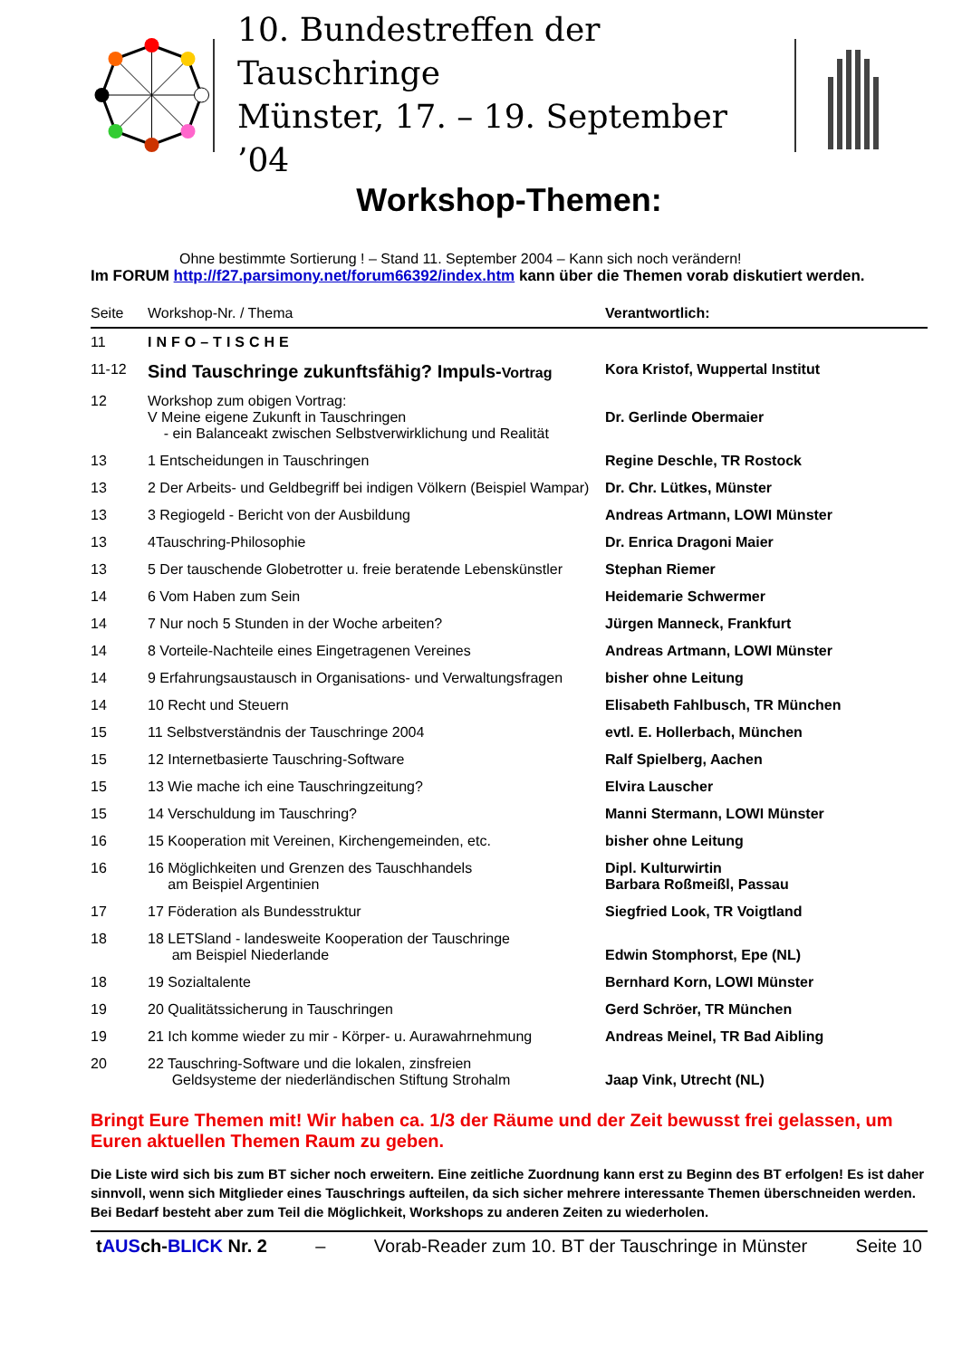10. Bundestreffen der Tauschringe
Münster, 17. – 19. September ’04
Workshop-Themen:
Ohne bestimmte Sortierung ! – Stand 11. September 2004 – Kann sich noch verändern!
Im FORUM http://f27.parsimony.net/forum66392/index.htm kann über die Themen vorab diskutiert werden.
| Seite | Workshop-Nr. / Thema | Verantwortlich: |
| --- | --- | --- |
| 11 | INFO–TISCHE | |
| 11-12 | Sind Tauschringe zukunftsfähig? Impuls- Vortrag | Kora Kristof, Wuppertal Institut |
| 12 | Workshop zum obigen Vortrag: V Meine eigene Zukunft in Tauschringen - ein Balanceakt zwischen Selbstverwirklichung und Realität | Dr. Gerlinde Obermaier |
| 13 | 1 Entscheidungen in Tauschringen | Regine Deschle, TR Rostock |
| 13 | 2 Der Arbeits- und Geldbegriff bei indigen Völkern (Beispiel Wampar) | Dr. Chr. Lütkes, Münster |
| 13 | 3 Regiogeld - Bericht von der Ausbildung | Andreas Artmann, LOWI Münster |
| 13 | 4Tauschring-Philosophie | Dr. Enrica Dragoni Maier |
| 13 | 5 Der tauschende Globetrotter u. freie beratende Lebenskünstler | Stephan Riemer |
| 14 | 6 Vom Haben zum Sein | Heidemarie Schwermer |
| 14 | 7 Nur noch 5 Stunden in der Woche arbeiten? | Jürgen Manneck, Frankfurt |
| 14 | 8 Vorteile-Nachteile eines Eingetragenen Vereines | Andreas Artmann, LOWI Münster |
| 14 | 9 Erfahrungsaustausch in Organisations- und Verwaltungsfragen | bisher ohne Leitung |
| 14 | 10 Recht und Steuern | Elisabeth Fahlbusch, TR München |
| 15 | 11 Selbstverständnis der Tauschringe 2004 | evtl. E. Hollerbach, München |
| 15 | 12 Internetbasierte Tauschring-Software | Ralf Spielberg, Aachen |
| 15 | 13 Wie mache ich eine Tauschringzeitung? | Elvira Lauscher |
| 15 | 14 Verschuldung im Tauschring? | Manni Stermann, LOWI Münster |
| 16 | 15 Kooperation mit Vereinen, Kirchengemeinden, etc. | bisher ohne Leitung |
| 16 | 16 Möglichkeiten und Grenzen des Tauschhandels am Beispiel Argentinien | Dipl. Kulturwirtin Barbara Roßmeißl, Passau |
| 17 | 17 Föderation als Bundesstruktur | Siegfried Look, TR Voigtland |
| 18 | 18 LETSland - landesweite Kooperation der Tauschringe am Beispiel Niederlande | Edwin Stomphorst, Epe (NL) |
| 18 | 19 Sozialtalente | Bernhard Korn, LOWI Münster |
| 19 | 20 Qualitätssicherung in Tauschringen | Gerd Schröer, TR München |
| 19 | 21 Ich komme wieder zu mir - Körper- u. Aurawahrnehmung | Andreas Meinel, TR Bad Aibling |
| 20 | 22 Tauschring-Software und die lokalen, zinsfreien Geldsysteme der niederländischen Stiftung Strohalm | Jaap Vink, Utrecht (NL) |
Bringt Eure Themen mit! Wir haben ca. 1/3 der Räume und der Zeit bewusst frei gelassen, um Euren aktuellen Themen Raum zu geben.
Die Liste wird sich bis zum BT sicher noch erweitern. Eine zeitliche Zuordnung kann erst zu Beginn des BT erfolgen! Es ist daher sinnvoll, wenn sich Mitglieder eines Tauschrings aufteilen, da sich sicher mehrere interessante Themen überschneiden werden. Bei Bedarf besteht aber zum Teil die Möglichkeit, Workshops zu anderen Zeiten zu wiederholen.
tAUSch-BLICK Nr. 2 – Vorab-Reader zum 10. BT der Tauschringe in Münster Seite 10